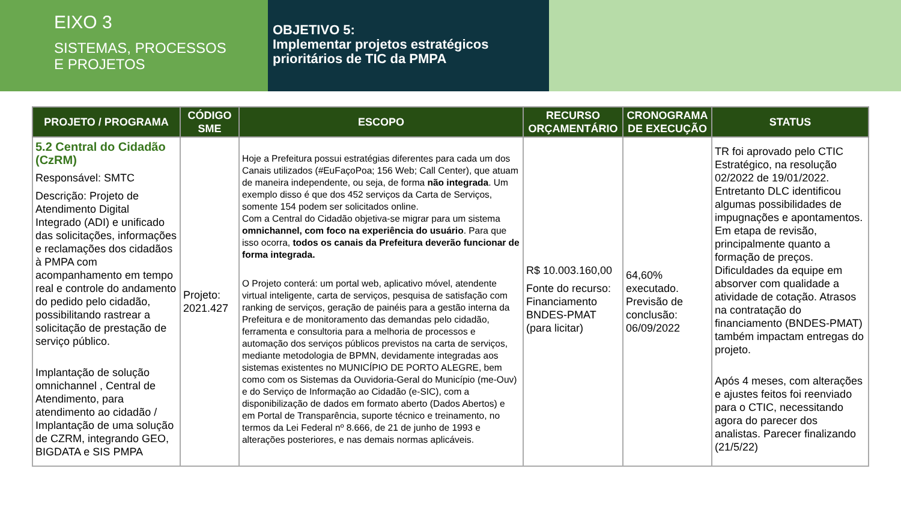EIXO 3
SISTEMAS, PROCESSOS
E PROJETOS
OBJETIVO 5:
Implementar projetos estratégicos prioritários de TIC da PMPA
| PROJETO / PROGRAMA | CÓDIGO SME | ESCOPO | RECURSO ORÇAMENTÁRIO | CRONOGRAMA DE EXECUÇÃO | STATUS |
| --- | --- | --- | --- | --- | --- |
| 5.2 Central do Cidadão (CzRM) Responsável: SMTC Descrição: Projeto de Atendimento Digital Integrado (ADI) e unificado das solicitações, informações e reclamações dos cidadãos à PMPA com acompanhamento em tempo real e controle do andamento do pedido pelo cidadão, possibilitando rastrear a solicitação de prestação de serviço público. Implantação de solução omnichannel , Central de Atendimento, para atendimento ao cidadão / Implantação de uma solução de CZRM, integrando GEO, BIGDATA e SIS PMPA | Projeto: 2021.427 | Hoje a Prefeitura possui estratégias diferentes para cada um dos Canais utilizados (#EuFaçoPoa; 156 Web; Call Center), que atuam de maneira independente, ou seja, de forma não integrada . Um exemplo disso é que dos 452 serviços da Carta de Serviços, somente 154 podem ser solicitados online. Com a Central do Cidadão objetiva-se migrar para um sistema omnichannel, com foco na experiência do usuário . Para que isso ocorra, todos os canais da Prefeitura deverão funcionar de forma integrada. O Projeto conterá: um portal web, aplicativo móvel, atendente virtual inteligente, carta de serviços, pesquisa de satisfação com ranking de serviços, geração de painéis para a gestão interna da Prefeitura e de monitoramento das demandas pelo cidadão, ferramenta e consultoria para a melhoria de processos e automação dos serviços públicos previstos na carta de serviços, mediante metodologia de BPMN, devidamente integradas aos sistemas existentes no MUNICÍPIO DE PORTO ALEGRE, bem como com os Sistemas da Ouvidoria-Geral do Município (me-Ouv) e do Serviço de Informação ao Cidadão (e-SIC), com a disponibilização de dados em formato aberto (Dados Abertos) e em Portal de Transparência, suporte técnico e treinamento, no termos da Lei Federal nº 8.666, de 21 de junho de 1993 e alterações posteriores, e nas demais normas aplicáveis. | R$ 10.003.160,00 Fonte do recurso: Financiamento BNDES-PMAT (para licitar) | 64,60% executado. Previsão de conclusão: 06/09/2022 | TR foi aprovado pelo CTIC Estratégico, na resolução 02/2022 de 19/01/2022. Entretanto DLC identificou algumas possibilidades de impugnações e apontamentos. Em etapa de revisão, principalmente quanto a formação de preços. Dificuldades da equipe em absorver com qualidade a atividade de cotação. Atrasos na contratação do financiamento (BNDES-PMAT) também impactam entregas do projeto. Após 4 meses, com alterações e ajustes feitos foi reenviado para o CTIC, necessitando agora do parecer dos analistas. Parecer finalizando (21/5/22) |